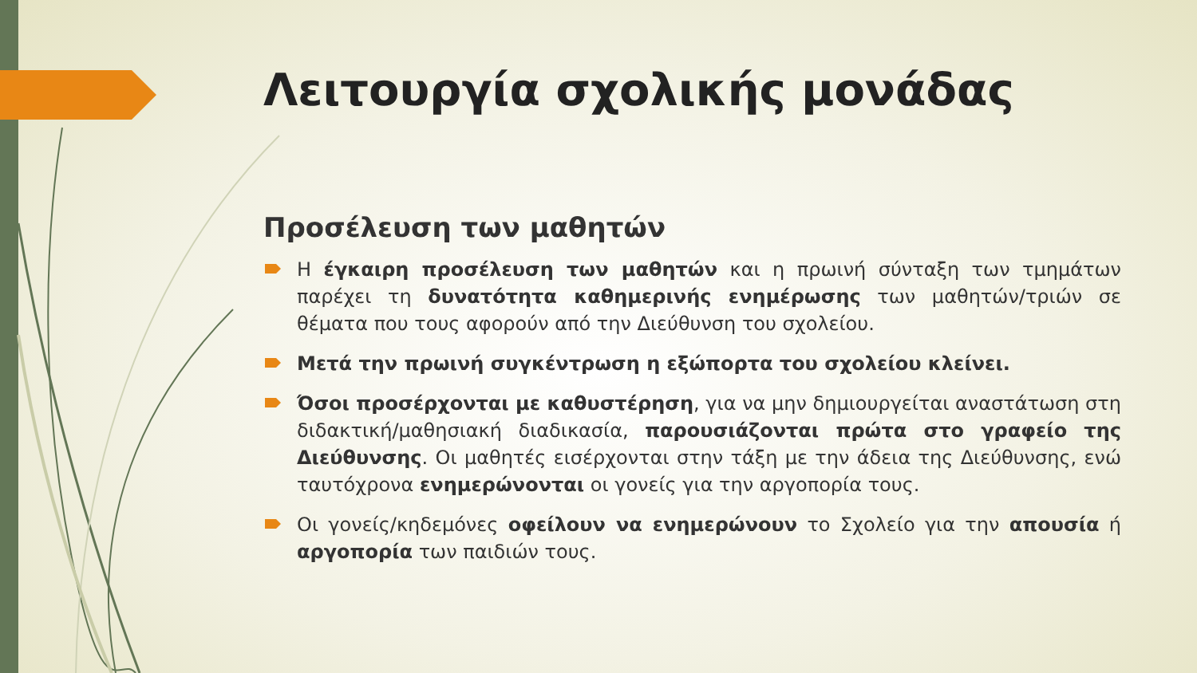Λειτουργία σχολικής μονάδας
Προσέλευση των μαθητών
Η έγκαιρη προσέλευση των μαθητών και η πρωινή σύνταξη των τμημάτων παρέχει τη δυνατότητα καθημερινής ενημέρωσης των μαθητών/τριών σε θέματα που τους αφορούν από την Διεύθυνση του σχολείου.
Μετά την πρωινή συγκέντρωση η εξώπορτα του σχολείου κλείνει.
Όσοι προσέρχονται με καθυστέρηση, για να μην δημιουργείται αναστάτωση στη διδακτική/μαθησιακή διαδικασία, παρουσιάζονται πρώτα στο γραφείο της Διεύθυνσης. Οι μαθητές εισέρχονται στην τάξη με την άδεια της Διεύθυνσης, ενώ ταυτόχρονα ενημερώνονται οι γονείς για την αργοπορία τους.
Οι γονείς/κηδεμόνες οφείλουν να ενημερώνουν το Σχολείο για την απουσία ή αργοπορία των παιδιών τους.